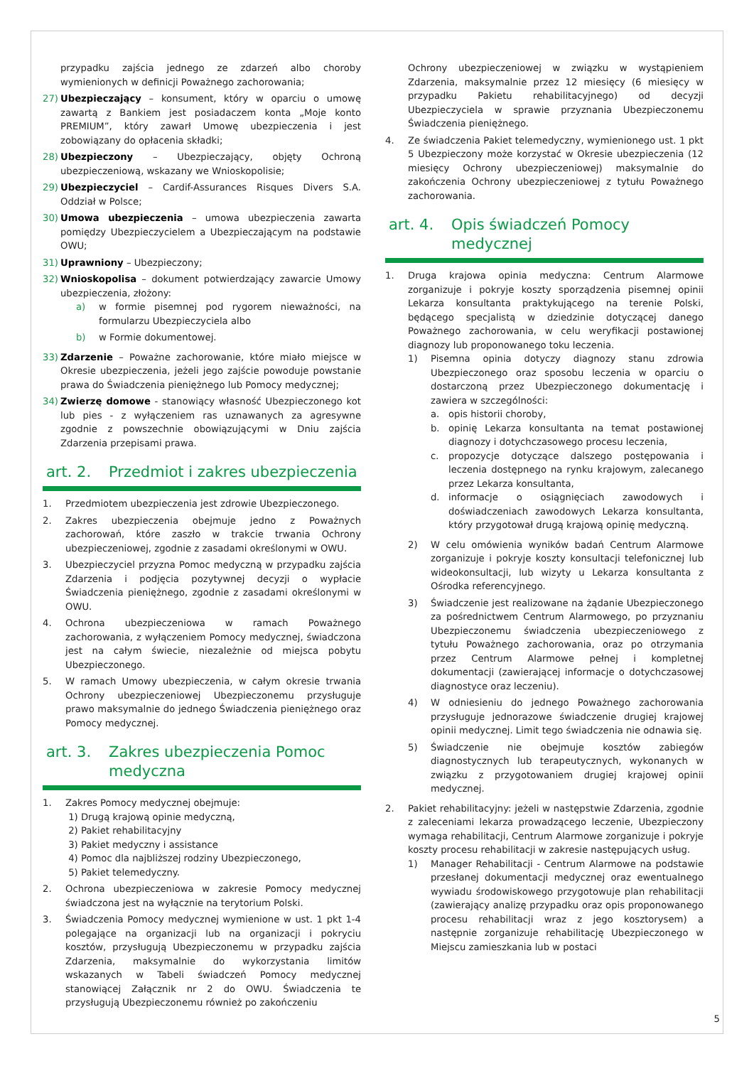przypadku zajścia jednego ze zdarzeń albo choroby wymienionych w definicji Poważnego zachorowania;
27) Ubezpieczający – konsument, który w oparciu o umowę zawartą z Bankiem jest posiadaczem konta „Moje konto PREMIUM”, który zawarł Umowę ubezpieczenia i jest zobowiązany do opłacenia składki;
28) Ubezpieczony – Ubezpieczający, objęty Ochroną ubezpieczeniową, wskazany we Wnioskopolisie;
29) Ubezpieczyciel – Cardif-Assurances Risques Divers S.A. Oddział w Polsce;
30) Umowa ubezpieczenia – umowa ubezpieczenia zawarta pomiędzy Ubezpieczycielem a Ubezpieczającym na podstawie OWU;
31) Uprawniony – Ubezpieczony;
32) Wnioskopolisa – dokument potwierdzający zawarcie Umowy ubezpieczenia, złożony:
a) w formie pisemnej pod rygorem nieważności, na formularzu Ubezpieczyciela albo
b) w Formie dokumentowej.
33) Zdarzenie – Poważne zachorowanie, które miało miejsce w Okresie ubezpieczenia, jeżeli jego zajście powoduje powstanie prawa do Świadczenia pieniężnego lub Pomocy medycznej;
34) Zwierzę domowe - stanowiący własność Ubezpieczonego kot lub pies - z wyłączeniem ras uznawanych za agresywne zgodnie z powszechnie obowiązującymi w Dniu zajścia Zdarzenia przepisami prawa.
art. 2. Przedmiot i zakres ubezpieczenia
1. Przedmiotem ubezpieczenia jest zdrowie Ubezpieczonego.
2. Zakres ubezpieczenia obejmuje jedno z Poważnych zachorowań, które zaszło w trakcie trwania Ochrony ubezpieczeniowej, zgodnie z zasadami określonymi w OWU.
3. Ubezpieczyciel przyzna Pomoc medyczną w przypadku zajścia Zdarzenia i podjęcia pozytywnej decyzji o wypłacie Świadczenia pieniężnego, zgodnie z zasadami określonymi w OWU.
4. Ochrona ubezpieczeniowa w ramach Poważnego zachorowania, z wyłączeniem Pomocy medycznej, świadczona jest na całym świecie, niezależnie od miejsca pobytu Ubezpieczonego.
5. W ramach Umowy ubezpieczenia, w całym okresie trwania Ochrony ubezpieczeniowej Ubezpieczonemu przysługuje prawo maksymalnie do jednego Świadczenia pieniężnego oraz Pomocy medycznej.
art. 3. Zakres ubezpieczenia Pomoc
medyczna
1. Zakres Pomocy medycznej obejmuje:
1) Drugą krajową opinie medyczną,
2) Pakiet rehabilitacyjny
3) Pakiet medyczny i assistance
4) Pomoc dla najbliższej rodziny Ubezpieczonego,
5) Pakiet telemedyczny.
2. Ochrona ubezpieczeniowa w zakresie Pomocy medycznej świadczona jest na wyłącznie na terytorium Polski.
3. Świadczenia Pomocy medycznej wymienione w ust. 1 pkt 1-4 polegające na organizacji lub na organizacji i pokryciu kosztów, przysługują Ubezpieczonemu w przypadku zajścia Zdarzenia, maksymalnie do wykorzystania limitów wskazanych w Tabeli świadczeń Pomocy medycznej stanowiącej Załącznik nr 2 do OWU. Świadczenia te przysługują Ubezpieczonemu również po zakończeniu
Ochrony ubezpieczeniowej w związku w wystąpieniem Zdarzenia, maksymalnie przez 12 miesięcy (6 miesięcy w przypadku Pakietu rehabilitacyjnego) od decyzji Ubezpieczyciela w sprawie przyznania Ubezpieczonemu Świadczenia pieniężnego.
4. Ze świadczenia Pakiet telemedyczny, wymienionego ust. 1 pkt 5 Ubezpieczony może korzystać w Okresie ubezpieczenia (12 miesięcy Ochrony ubezpieczeniowej) maksymalnie do zakończenia Ochrony ubezpieczeniowej z tytułu Poważnego zachorowania.
art. 4. Opis świadczeń Pomocy medycznej
1. Druga krajowa opinia medyczna: Centrum Alarmowe zorganizuje i pokryje koszty sporządzenia pisemnej opinii Lekarza konsultanta praktykującego na terenie Polski, będącego specjalistą w dziedzinie dotyczącej danego Poważnego zachorowania, w celu weryfikacji postawionej diagnozy lub proponowanego toku leczenia.
1) Pisemna opinia dotyczy diagnozy stanu zdrowia Ubezpieczonego oraz sposobu leczenia w oparciu o dostarczoną przez Ubezpieczonego dokumentację i zawiera w szczególności:
a. opis historii choroby,
b. opinię Lekarza konsultanta na temat postawionej diagnozy i dotychczasowego procesu leczenia,
c. propozycje dotyczące dalszego postępowania i leczenia dostępnego na rynku krajowym, zalecanego przez Lekarza konsultanta,
d. informacje o osiągnięciach zawodowych i doświadczeniach zawodowych Lekarza konsultanta, który przygotował drugą krajową opinię medyczną.
2) W celu omówienia wyników badań Centrum Alarmowe zorganizuje i pokryje koszty konsultacji telefonicznej lub wideokonsultacji, lub wizyty u Lekarza konsultanta z Ośrodka referencyjnego.
3) Świadczenie jest realizowane na żądanie Ubezpieczonego za pośrednictwem Centrum Alarmowego, po przyznaniu Ubezpieczonemu świadczenia ubezpieczeniowego z tytułu Poważnego zachorowania, oraz po otrzymania przez Centrum Alarmowe pełnej i kompletnej dokumentacji (zawierającej informacje o dotychczasowej diagnostyce oraz leczeniu).
4) W odniesieniu do jednego Poważnego zachorowania przysługuje jednorazowe świadczenie drugiej krajowej opinii medycznej. Limit tego świadczenia nie odnawia się.
5) Świadczenie nie obejmuje kosztów zabiegów diagnostycznych lub terapeutycznych, wykonanych w związku z przygotowaniem drugiej krajowej opinii medycznej.
2. Pakiet rehabilitacyjny: jeżeli w następstwie Zdarzenia, zgodnie z zaleceniami lekarza prowadzącego leczenie, Ubezpieczony wymaga rehabilitacji, Centrum Alarmowe zorganizuje i pokryje koszty procesu rehabilitacji w zakresie następujących usług.
1) Manager Rehabilitacji - Centrum Alarmowe na podstawie przesłanej dokumentacji medycznej oraz ewentualnego wywiadu środowiskowego przygotowuje plan rehabilitacji (zawierający analizę przypadku oraz opis proponowanego procesu rehabilitacji wraz z jego kosztorysem) a następnie zorganizuje rehabilitację Ubezpieczonego w Miejscu zamieszkania lub w postaci
5